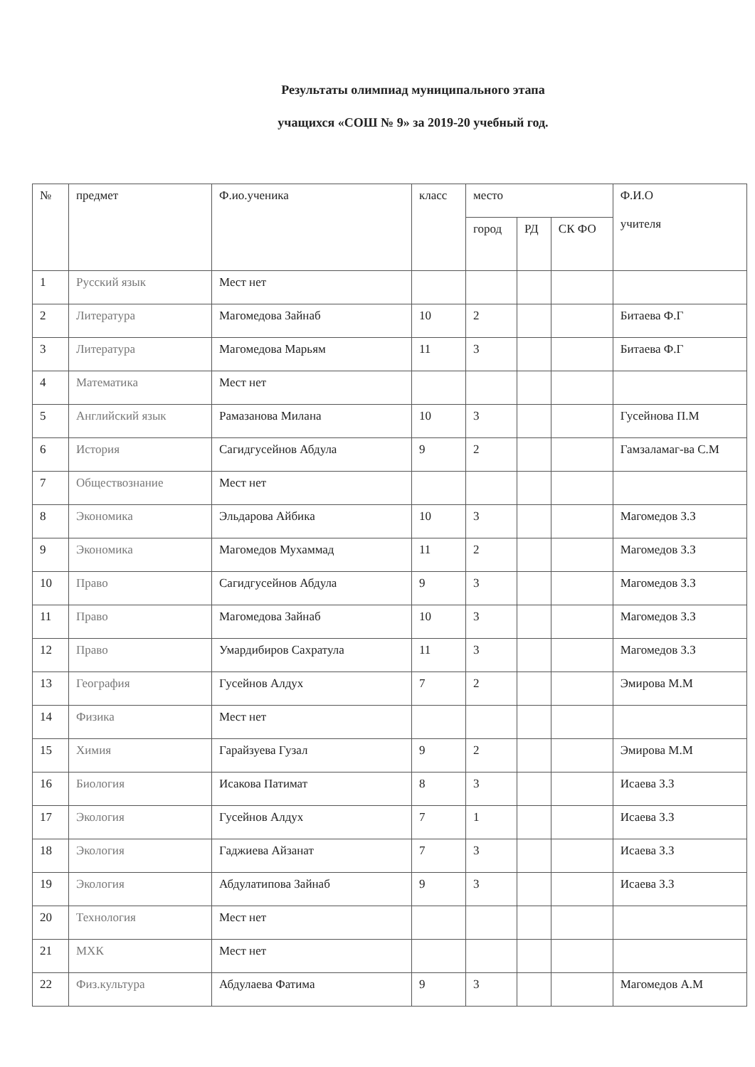Результаты олимпиад муниципального этапа
учащихся «СОШ № 9» за 2019-20 учебный год.
| № | предмет | Ф.ио.ученика | класс | место | | | Ф.И.О учителя |
| --- | --- | --- | --- | --- | --- | --- | --- |
| | | | | город | РД | СК ФО | |
| 1 | Русский язык | Мест нет | | | | | |
| 2 | Литература | Магомедова Зайнаб | 10 | 2 | | | Битаева Ф.Г |
| 3 | Литература | Магомедова Марьям | 11 | 3 | | | Битаева Ф.Г |
| 4 | Математика | Мест нет | | | | | |
| 5 | Английский язык | Рамазанова Милана | 10 | 3 | | | Гусейнова П.М |
| 6 | История | Сагидгусейнов Абдула | 9 | 2 | | | Гамзаламаг-ва С.М |
| 7 | Обществознание | Мест нет | | | | | |
| 8 | Экономика | Эльдарова Айбика | 10 | 3 | | | Магомедов З.З |
| 9 | Экономика | Магомедов Мухаммад | 11 | 2 | | | Магомедов З.З |
| 10 | Право | Сагидгусейнов Абдула | 9 | 3 | | | Магомедов З.З |
| 11 | Право | Магомедова Зайнаб | 10 | 3 | | | Магомедов З.З |
| 12 | Право | Умардибиров Сахратула | 11 | 3 | | | Магомедов З.З |
| 13 | География | Гусейнов Алдух | 7 | 2 | | | Эмирова М.М |
| 14 | Физика | Мест нет | | | | | |
| 15 | Химия | Гарайзуева Гузал | 9 | 2 | | | Эмирова М.М |
| 16 | Биология | Исакова Патимат | 8 | 3 | | | Исаева З.З |
| 17 | Экология | Гусейнов Алдух | 7 | 1 | | | Исаева З.З |
| 18 | Экология | Гаджиева Айзанат | 7 | 3 | | | Исаева З.З |
| 19 | Экология | Абдулатипова Зайнаб | 9 | 3 | | | Исаева З.З |
| 20 | Технология | Мест нет | | | | | |
| 21 | МХК | Мест нет | | | | | |
| 22 | Физ.культура | Абдулаева Фатима | 9 | 3 | | | Магомедов А.М |